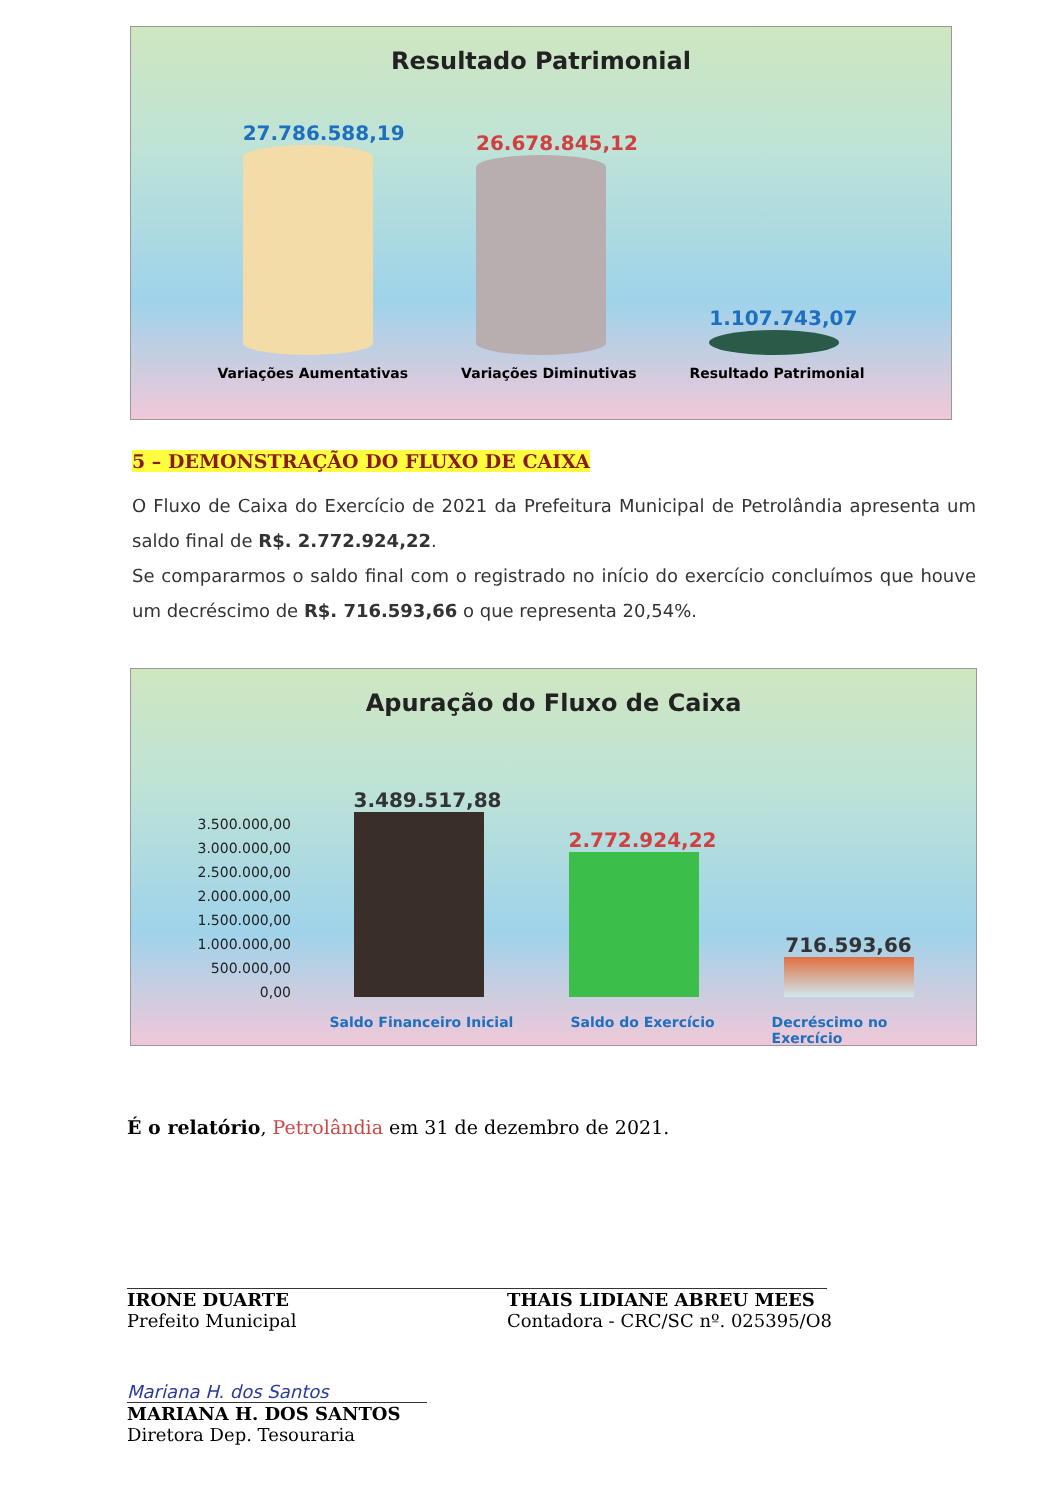Resultado Patrimonial
27.786.588,19
26.678.845,12
1.107.743,07
Variações Aumentativas Variações Diminutivas Resultado Patrimonial
5 – DEMONSTRAÇÃO DO FLUXO DE CAIXA
O Fluxo de Caixa do Exercício de 2021 da Prefeitura Municipal de Petrolândia apresenta um saldo final de R$. 2.772.924,22.
Se compararmos o saldo final com o registrado no início do exercício concluímos que houve um decréscimo de R$. 716.593,66 o que representa 20,54%.
Apuração do Fluxo de Caixa
3.500.000,00
3.000.000,00
2.500.000,00
2.000.000,00
1.500.000,00
1.000.000,00
500.000,00
0,00
3.489.517,88
2.772.924,22
716.593,66
Saldo Financeiro Inicial Saldo do Exercício Decréscimo no
Exercício
É o relatório, Petrolândia em 31 de dezembro de 2021.
IRONE DUARTE
Prefeito Municipal
THAIS LIDIANE ABREU MEES
Contadora - CRC/SC nº. 025395/O8
Mariana H. dos Santos
MARIANA H. DOS SANTOS
Diretora Dep. Tesouraria